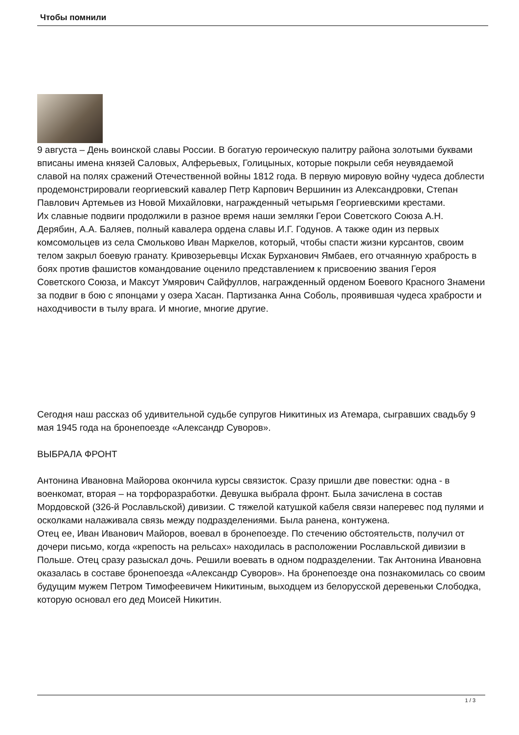Чтобы помнили
9 августа – День воинской славы России. В богатую героическую палитру района золотыми буквами вписаны имена князей Саловых, Алферьевых, Голицыных, которые покрыли себя неувядаемой славой на полях сражений Отечественной войны 1812 года. В первую мировую войну чудеса доблести продемонстрировали георгиевский кавалер Петр Карпович Вершинин из Александровки, Степан Павлович Артемьев из Новой Михайловки, награжденный четырьмя Георгиевскими крестами.
Их славные подвиги продолжили в разное время наши земляки Герои Советского Союза А.Н. Дерябин, А.А. Баляев, полный кавалера ордена славы И.Г. Годунов. А также один из первых комсомольцев из села Смольково Иван Маркелов, который, чтобы спасти жизни курсантов, своим телом закрыл боевую гранату. Кривозерьевцы Исхак Бурханович Ямбаев, его отчаянную храбрость в боях против фашистов командование оценило представлением к присвоению звания Героя Советского Союза, и Максут Умярович Сайфуллов, награжденный орденом Боевого Красного Знамени за подвиг в бою с японцами у озера Хасан. Партизанка Анна Соболь, проявившая чудеса храбрости и находчивости в тылу врага. И многие, многие другие.
Сегодня наш рассказ об удивительной судьбе супругов Никитиных из Атемара, сыгравших свадьбу 9 мая 1945 года на бронепоезде «Александр Суворов».
ВЫБРАЛА ФРОНТ
Антонина Ивановна Майорова окончила курсы связисток. Сразу пришли две повестки: одна - в военкомат, вторая – на торфоразработки. Девушка выбрала фронт. Была зачислена в состав Мордовской (326-й Рославльской) дивизии. С тяжелой катушкой кабеля связи наперевес под пулями и осколками налаживала связь между подразделениями. Была ранена, контужена.
Отец ее, Иван Иванович Майоров, воевал в бронепоезде. По стечению обстоятельств, получил от дочери письмо, когда «крепость на рельсах» находилась в расположении Рославльской дивизии в Польше. Отец сразу разыскал дочь. Решили воевать в одном подразделении. Так Антонина Ивановна оказалась в составе бронепоезда «Александр Суворов». На бронепоезде она познакомилась со своим будущим мужем Петром Тимофеевичем Никитиным, выходцем из белорусской деревеньки Слободка, которую основал его дед Моисей Никитин.
1 / 3